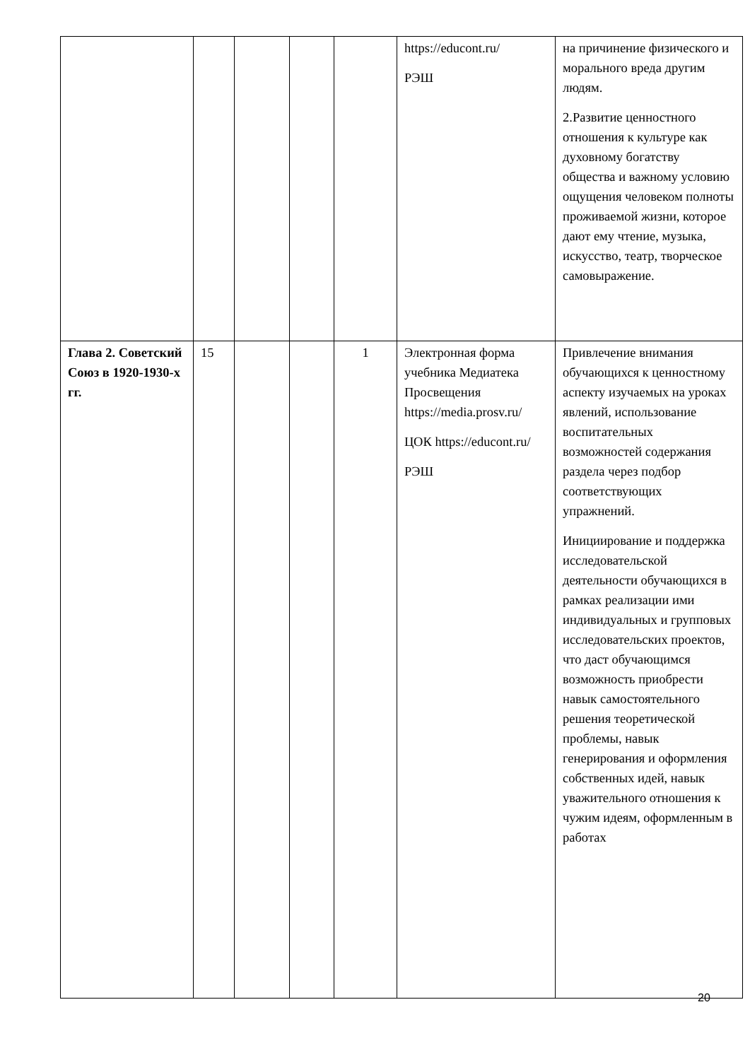| | | | | | https://educont.ru/ РЭШ | на причинение физического и морального вреда другим людям. 2.Развитие ценностного отношения к культуре как духовному богатству общества и важному условию ощущения человеком полноты проживаемой жизни, которое дают ему чтение, музыка, искусство, театр, творческое самовыражение. |
| Глава 2. Советский Союз в 1920-1930-х гг. | 15 | | | 1 | Электронная форма учебника Медиатека Просвещения https://media.prosv.ru/ ЦОК https://educont.ru/ РЭШ | Привлечение внимания обучающихся к ценностному аспекту изучаемых на уроках явлений, использование воспитательных возможностей содержания раздела через подбор соответствующих упражнений. Инициирование и поддержка исследовательской деятельности обучающихся в рамках реализации ими индивидуальных и групповых исследовательских проектов, что даст обучающимся возможность приобрести навык самостоятельного решения теоретической проблемы, навык генерирования и оформления собственных идей, навык уважительного отношения к чужим идеям, оформленным в работах |
20